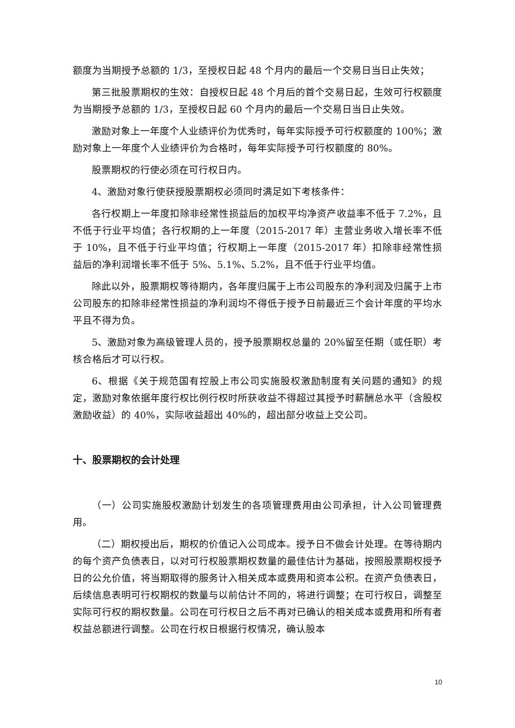额度为当期授予总额的 1/3，至授权日起 48 个月内的最后一个交易日当日止失效；
第三批股票期权的生效：自授权日起 48 个月后的首个交易日起，生效可行权额度为当期授予总额的 1/3，至授权日起 60 个月内的最后一个交易日当日止失效。
激励对象上一年度个人业绩评价为优秀时，每年实际授予可行权额度的 100%；激励对象上一年度个人业绩评价为合格时，每年实际授予可行权额度的 80%。
股票期权的行使必须在可行权日内。
4、激励对象行使获授股票期权必须同时满足如下考核条件：
各行权期上一年度扣除非经常性损益后的加权平均净资产收益率不低于 7.2%，且不低于行业平均值；各行权期的上一年度（2015-2017 年）主营业务收入增长率不低于 10%，且不低于行业平均值；行权期上一年度（2015-2017 年）扣除非经常性损益后的净利润增长率不低于 5%、5.1%、5.2%，且不低于行业平均值。
除此以外，股票期权等待期内，各年度归属于上市公司股东的净利润及归属于上市公司股东的扣除非经常性损益的净利润均不得低于授予日前最近三个会计年度的平均水平且不得为负。
5、激励对象为高级管理人员的，授予股票期权总量的 20%留至任期（或任职）考核合格后才可以行权。
6、根据《关于规范国有控股上市公司实施股权激励制度有关问题的通知》的规定，激励对象依据年度行权比例行权时所获收益不得超过其授予时薪酬总水平（含股权激励收益）的 40%，实际收益超出 40%的，超出部分收益上交公司。
十、股票期权的会计处理
（一）公司实施股权激励计划发生的各项管理费用由公司承担，计入公司管理费用。
（二）期权授出后，期权的价值记入公司成本。授予日不做会计处理。在等待期内的每个资产负债表日，以对可行权股票期权数量的最佳估计为基础，按照股票期权授予日的公允价值，将当期取得的服务计入相关成本或费用和资本公积。在资产负债表日，后续信息表明可行权期权的数量与以前估计不同的，将进行调整；在可行权日，调整至实际可行权的期权数量。公司在可行权日之后不再对已确认的相关成本或费用和所有者权益总额进行调整。公司在行权日根据行权情况，确认股本
10